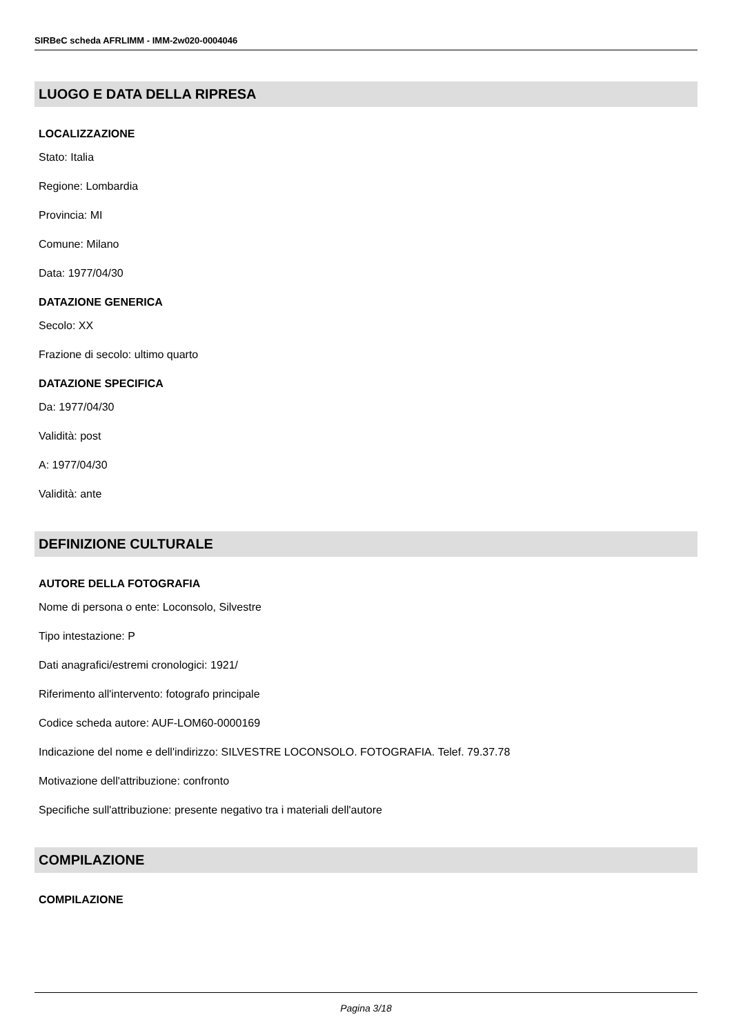SIRBeC scheda AFRLIMM - IMM-2w020-0004046
LUOGO E DATA DELLA RIPRESA
LOCALIZZAZIONE
Stato: Italia
Regione: Lombardia
Provincia: MI
Comune: Milano
Data: 1977/04/30
DATAZIONE GENERICA
Secolo: XX
Frazione di secolo: ultimo quarto
DATAZIONE SPECIFICA
Da: 1977/04/30
Validità: post
A: 1977/04/30
Validità: ante
DEFINIZIONE CULTURALE
AUTORE DELLA FOTOGRAFIA
Nome di persona o ente: Loconsolo, Silvestre
Tipo intestazione: P
Dati anagrafici/estremi cronologici: 1921/
Riferimento all'intervento: fotografo principale
Codice scheda autore: AUF-LOM60-0000169
Indicazione del nome e dell'indirizzo: SILVESTRE LOCONSOLO. FOTOGRAFIA. Telef. 79.37.78
Motivazione dell'attribuzione: confronto
Specifiche sull'attribuzione: presente negativo tra i materiali dell'autore
COMPILAZIONE
COMPILAZIONE
Pagina 3/18